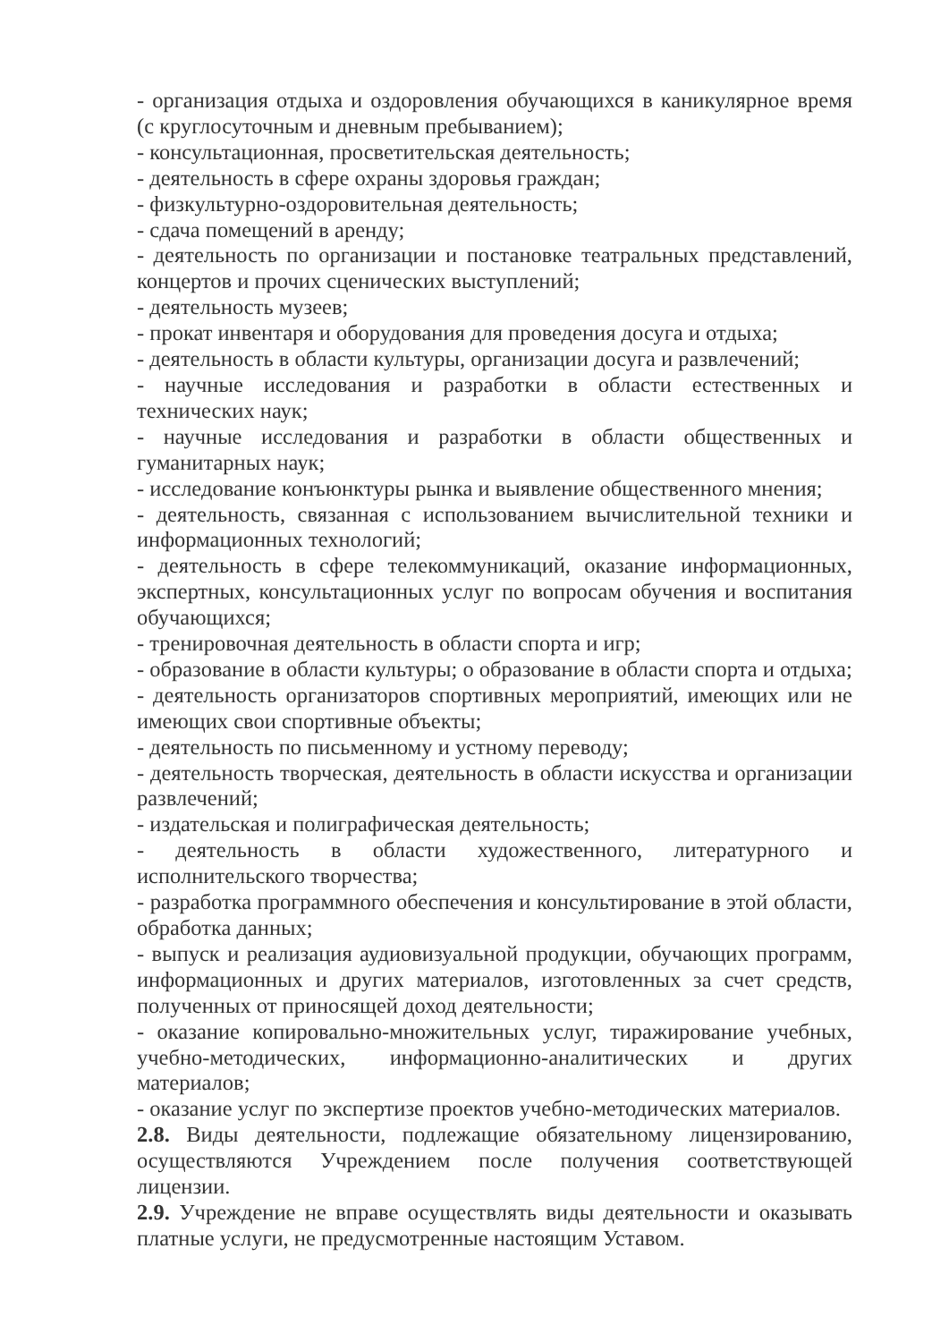- организация отдыха и оздоровления обучающихся в каникулярное время (с круглосуточным и дневным пребыванием);
- консультационная, просветительская деятельность;
- деятельность в сфере охраны здоровья граждан;
- физкультурно-оздоровительная деятельность;
- сдача помещений в аренду;
- деятельность по организации и постановке театральных представлений, концертов и прочих сценических выступлений;
- деятельность музеев;
- прокат инвентаря и оборудования для проведения досуга и отдыха;
- деятельность в области культуры, организации досуга и развлечений;
- научные исследования и разработки в области естественных и технических наук;
- научные исследования и разработки в области общественных и гуманитарных наук;
- исследование конъюнктуры рынка и выявление общественного мнения;
- деятельность, связанная с использованием вычислительной техники и информационных технологий;
- деятельность в сфере телекоммуникаций, оказание информационных, экспертных, консультационных услуг по вопросам обучения и воспитания обучающихся;
- тренировочная деятельность в области спорта и игр;
- образование в области культуры; о образование в области спорта и отдыха;
- деятельность организаторов спортивных мероприятий, имеющих или не имеющих свои спортивные объекты;
- деятельность по письменному и устному переводу;
- деятельность творческая, деятельность в области искусства и организации развлечений;
- издательская и полиграфическая деятельность;
- деятельность в области художественного, литературного и исполнительского творчества;
- разработка программного обеспечения и консультирование в этой области, обработка данных;
- выпуск и реализация аудиовизуальной продукции, обучающих программ, информационных и других материалов, изготовленных за счет средств, полученных от приносящей доход деятельности;
- оказание копировально-множительных услуг, тиражирование учебных, учебно-методических, информационно-аналитических и других материалов;
- оказание услуг по экспертизе проектов учебно-методических материалов.
2.8. Виды деятельности, подлежащие обязательному лицензированию, осуществляются Учреждением после получения соответствующей лицензии.
2.9. Учреждение не вправе осуществлять виды деятельности и оказывать платные услуги, не предусмотренные настоящим Уставом.